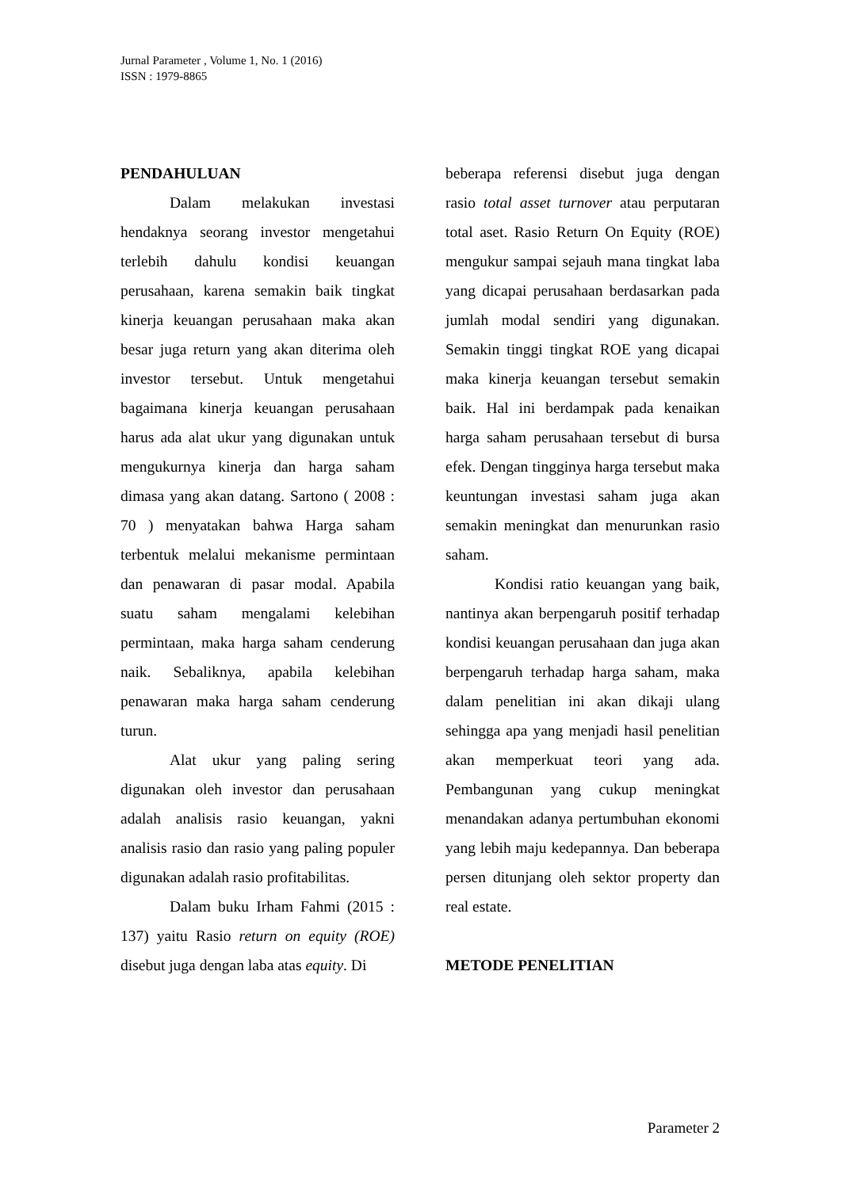Jurnal Parameter , Volume 1, No. 1 (2016)
ISSN : 1979-8865
PENDAHULUAN
Dalam melakukan investasi hendaknya seorang investor mengetahui terlebih dahulu kondisi keuangan perusahaan, karena semakin baik tingkat kinerja keuangan perusahaan maka akan besar juga return yang akan diterima oleh investor tersebut. Untuk mengetahui bagaimana kinerja keuangan perusahaan harus ada alat ukur yang digunakan untuk mengukurnya kinerja dan harga saham dimasa yang akan datang. Sartono ( 2008 : 70 ) menyatakan bahwa Harga saham terbentuk melalui mekanisme permintaan dan penawaran di pasar modal. Apabila suatu saham mengalami kelebihan permintaan, maka harga saham cenderung naik. Sebaliknya, apabila kelebihan penawaran maka harga saham cenderung turun.
Alat ukur yang paling sering digunakan oleh investor dan perusahaan adalah analisis rasio keuangan, yakni analisis rasio dan rasio yang paling populer digunakan adalah rasio profitabilitas.
Dalam buku Irham Fahmi (2015 : 137) yaitu Rasio return on equity (ROE) disebut juga dengan laba atas equity. Di
beberapa referensi disebut juga dengan rasio total asset turnover atau perputaran total aset. Rasio Return On Equity (ROE) mengukur sampai sejauh mana tingkat laba yang dicapai perusahaan berdasarkan pada jumlah modal sendiri yang digunakan. Semakin tinggi tingkat ROE yang dicapai maka kinerja keuangan tersebut semakin baik. Hal ini berdampak pada kenaikan harga saham perusahaan tersebut di bursa efek. Dengan tingginya harga tersebut maka keuntungan investasi saham juga akan semakin meningkat dan menurunkan rasio saham.
Kondisi ratio keuangan yang baik, nantinya akan berpengaruh positif terhadap kondisi keuangan perusahaan dan juga akan berpengaruh terhadap harga saham, maka dalam penelitian ini akan dikaji ulang sehingga apa yang menjadi hasil penelitian akan memperkuat teori yang ada. Pembangunan yang cukup meningkat menandakan adanya pertumbuhan ekonomi yang lebih maju kedepannya. Dan beberapa persen ditunjang oleh sektor property dan real estate.
METODE PENELITIAN
Parameter 2